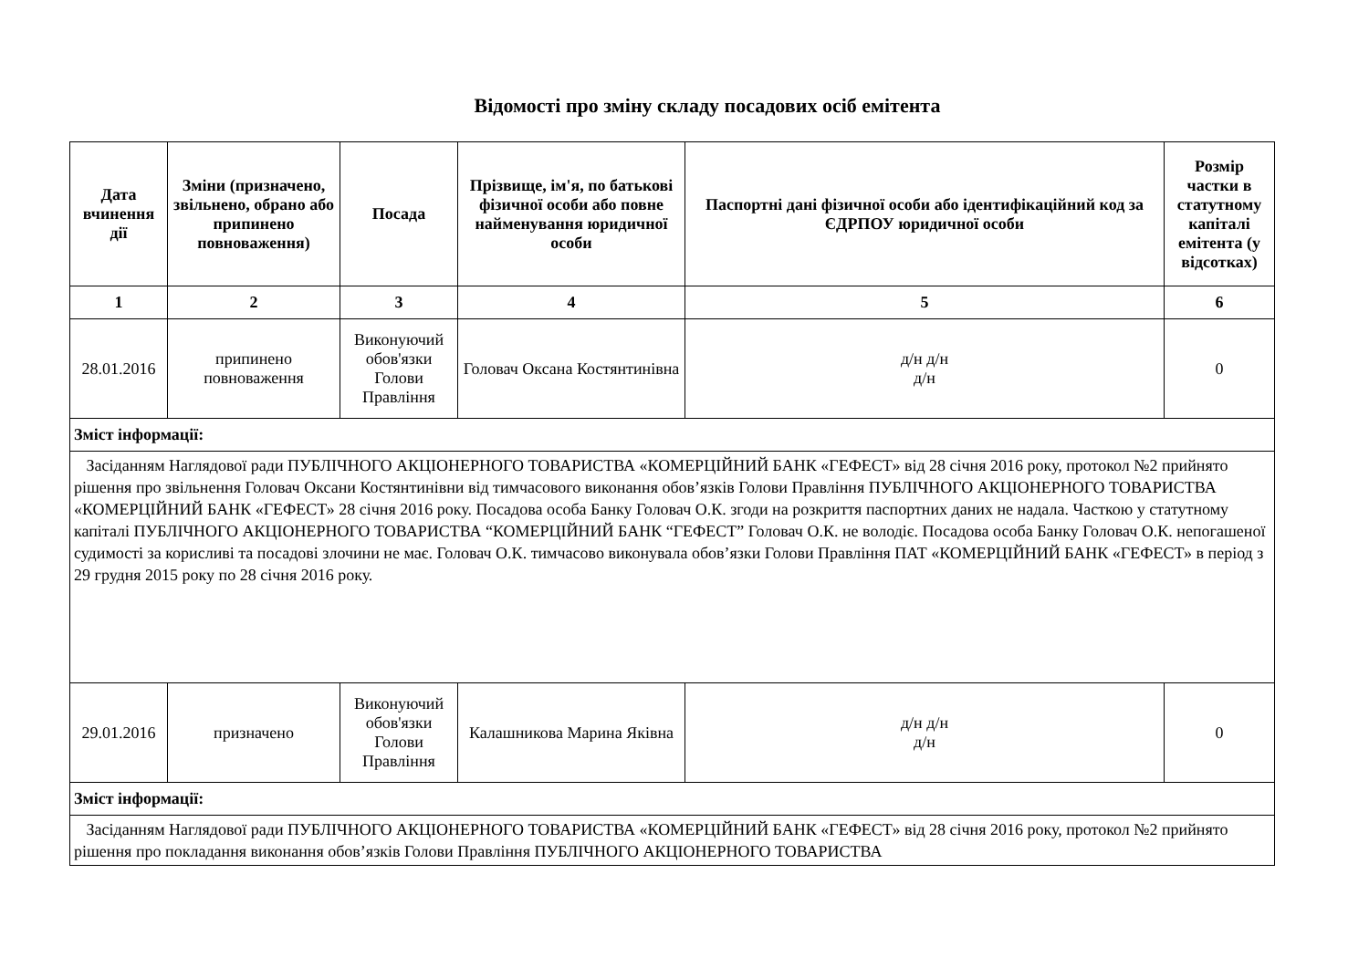Відомості про зміну складу посадових осіб емітента
| Дата вчинення дії | Зміни (призначено, звільнено, обрано або припинено повноваження) | Посада | Прізвище, ім'я, по батькові фізичної особи або повне найменування юридичної особи | Паспортні дані фізичної особи або ідентифікаційний код за ЄДРПОУ юридичної особи | Розмір частки в статутному капіталі емітента (у відсотках) |
| --- | --- | --- | --- | --- | --- |
| 1 | 2 | 3 | 4 | 5 | 6 |
| 28.01.2016 | припинено повноваження | Виконуючий обов'язки Голови Правління | Головач Оксана Костянтинівна | д/н д/н д/н | 0 |
| Зміст інформації: | | | | | |
| Засіданням Наглядової ради ПУБЛІЧНОГО АКЦІОНЕРНОГО ТОВАРИСТВА «КОМЕРЦІЙНИЙ БАНК «ГЕФЕСТ» від 28 січня 2016 року, протокол №2 прийнято рішення про звільнення Головач Оксани Костянтинівни від тимчасового виконання обов’язків Голови Правління ПУБЛІЧНОГО АКЦІОНЕРНОГО ТОВАРИСТВА «КОМЕРЦІЙНИЙ БАНК «ГЕФЕСТ» 28 січня 2016 року. Посадова особа Банку Головач О.К. згоди на розкриття паспортних даних не надала. Часткою у статутному капіталі ПУБЛІЧНОГО АКЦІОНЕРНОГО ТОВАРИСТВА “КОМЕРЦІЙНИЙ БАНК “ГЕФЕСТ” Головач О.К. не володіє. Посадова особа Банку Головач О.К. непогашеної судимості за корисливі та посадові злочини не має. Головач О.К. тимчасово виконувала обов’язки Голови Правління ПАТ «КОМЕРЦІЙНИЙ БАНК «ГЕФЕСТ» в період з 29 грудня 2015 року по 28 січня 2016 року. | | | | | |
| 29.01.2016 | призначено | Виконуючий обов'язки Голови Правління | Калашникова Марина Яківна | д/н д/н д/н | 0 |
| Зміст інформації: | | | | | |
| Засіданням Наглядової ради ПУБЛІЧНОГО АКЦІОНЕРНОГО ТОВАРИСТВА «КОМЕРЦІЙНИЙ БАНК «ГЕФЕСТ» від 28 січня 2016 року, протокол №2 прийнято рішення про покладання виконання обов’язків Голови Правління ПУБЛІЧНОГО АКЦІОНЕРНОГО ТОВАРИСТВА | | | | | |